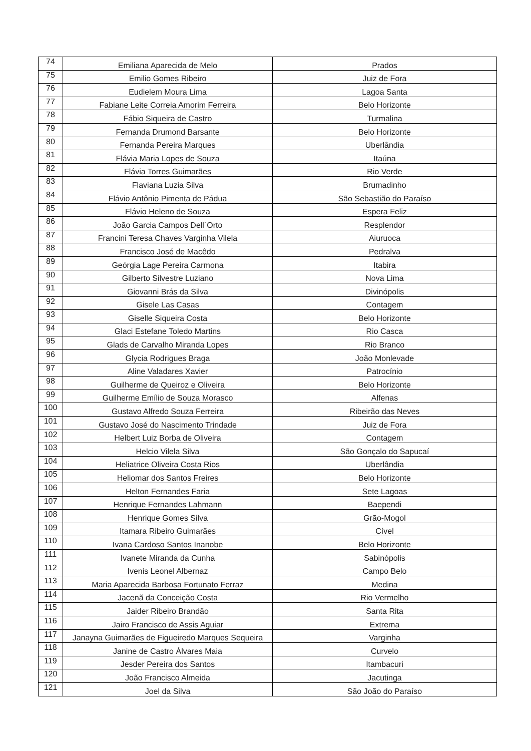| 74 | Emiliana Aparecida de Melo | Prados |
| 75 | Emilio Gomes Ribeiro | Juiz de Fora |
| 76 | Eudielem Moura Lima | Lagoa Santa |
| 77 | Fabiane Leite Correia Amorim Ferreira | Belo Horizonte |
| 78 | Fábio Siqueira de Castro | Turmalina |
| 79 | Fernanda Drumond Barsante | Belo Horizonte |
| 80 | Fernanda Pereira Marques | Uberlândia |
| 81 | Flávia Maria Lopes de Souza | Itaúna |
| 82 | Flávia Torres Guimarães | Rio Verde |
| 83 | Flaviana Luzia Silva | Brumadinho |
| 84 | Flávio Antônio Pimenta de Pádua | São Sebastião do Paraíso |
| 85 | Flávio Heleno de Souza | Espera Feliz |
| 86 | João Garcia Campos Dell´Orto | Resplendor |
| 87 | Francini Teresa Chaves Varginha Vilela | Aiuruoca |
| 88 | Francisco José de Macêdo | Pedralva |
| 89 | Geórgia Lage Pereira Carmona | Itabira |
| 90 | Gilberto Silvestre Luziano | Nova Lima |
| 91 | Giovanni Brás da Silva | Divinópolis |
| 92 | Gisele Las Casas | Contagem |
| 93 | Giselle Siqueira Costa | Belo Horizonte |
| 94 | Glaci Estefane Toledo Martins | Rio Casca |
| 95 | Glads de Carvalho Miranda Lopes | Rio Branco |
| 96 | Glycia Rodrigues Braga | João Monlevade |
| 97 | Aline Valadares Xavier | Patrocínio |
| 98 | Guilherme de Queiroz e Oliveira | Belo Horizonte |
| 99 | Guilherme Emílio de Souza Morasco | Alfenas |
| 100 | Gustavo Alfredo Souza Ferreira | Ribeirão das Neves |
| 101 | Gustavo José do Nascimento Trindade | Juiz de Fora |
| 102 | Helbert Luiz Borba de Oliveira | Contagem |
| 103 | Helcio Vilela Silva | São Gonçalo do Sapucaí |
| 104 | Heliatrice Oliveira Costa Rios | Uberlândia |
| 105 | Heliomar dos Santos Freires | Belo Horizonte |
| 106 | Helton Fernandes Faria | Sete Lagoas |
| 107 | Henrique Fernandes Lahmann | Baependi |
| 108 | Henrique Gomes Silva | Grão-Mogol |
| 109 | Itamara Ribeiro Guimarães | Cível |
| 110 | Ivana Cardoso Santos Inanobe | Belo Horizonte |
| 111 | Ivanete Miranda da Cunha | Sabinópolis |
| 112 | Ivenis Leonel Albernaz | Campo Belo |
| 113 | Maria Aparecida Barbosa Fortunato Ferraz | Medina |
| 114 | Jacenã da Conceição Costa | Rio Vermelho |
| 115 | Jaider Ribeiro Brandão | Santa Rita |
| 116 | Jairo Francisco de Assis Aguiar | Extrema |
| 117 | Janayna Guimarães de Figueiredo Marques Sequeira | Varginha |
| 118 | Janine de Castro Álvares Maia | Curvelo |
| 119 | Jesder Pereira dos Santos | Itambacuri |
| 120 | João Francisco Almeida | Jacutinga |
| 121 | Joel da Silva | São João do Paraíso |